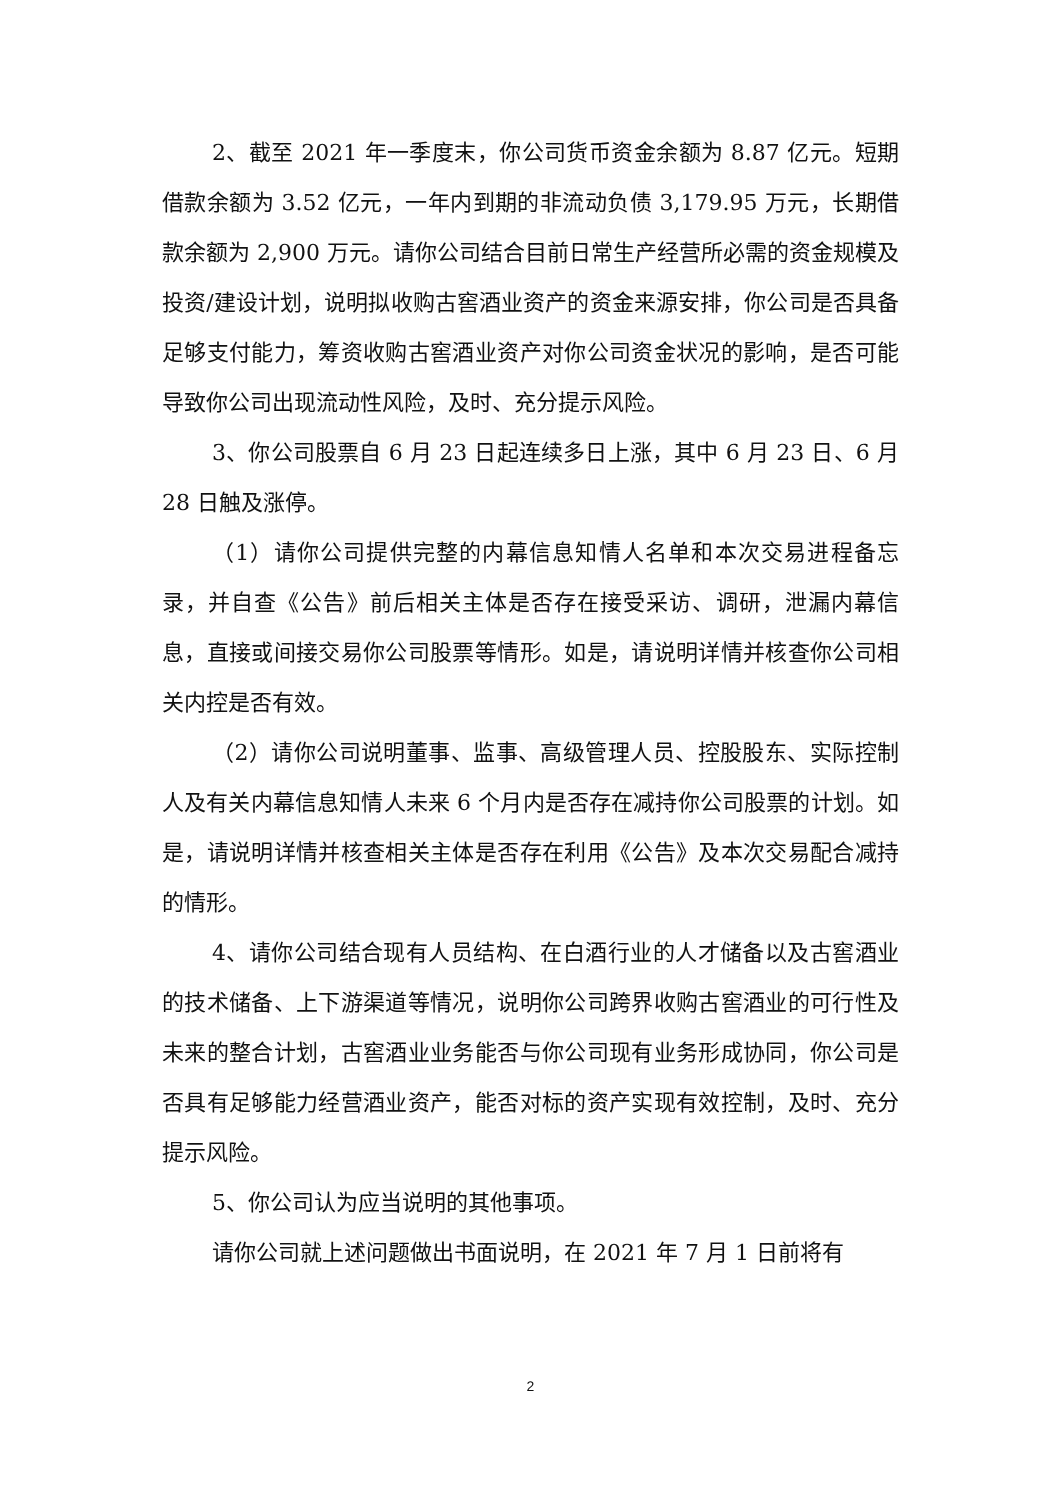2、截至 2021 年一季度末，你公司货币资金余额为 8.87 亿元。短期借款余额为 3.52 亿元，一年内到期的非流动负债 3,179.95 万元，长期借款余额为 2,900 万元。请你公司结合目前日常生产经营所必需的资金规模及投资/建设计划，说明拟收购古窖酒业资产的资金来源安排，你公司是否具备足够支付能力，筹资收购古窖酒业资产对你公司资金状况的影响，是否可能导致你公司出现流动性风险，及时、充分提示风险。
3、你公司股票自 6 月 23 日起连续多日上涨，其中 6 月 23 日、6 月 28 日触及涨停。
（1）请你公司提供完整的内幕信息知情人名单和本次交易进程备忘录，并自查《公告》前后相关主体是否存在接受采访、调研，泄漏内幕信息，直接或间接交易你公司股票等情形。如是，请说明详情并核查你公司相关内控是否有效。
（2）请你公司说明董事、监事、高级管理人员、控股股东、实际控制人及有关内幕信息知情人未来 6 个月内是否存在减持你公司股票的计划。如是，请说明详情并核查相关主体是否存在利用《公告》及本次交易配合减持的情形。
4、请你公司结合现有人员结构、在白酒行业的人才储备以及古窖酒业的技术储备、上下游渠道等情况，说明你公司跨界收购古窖酒业的可行性及未来的整合计划，古窖酒业业务能否与你公司现有业务形成协同，你公司是否具有足够能力经营酒业资产，能否对标的资产实现有效控制，及时、充分提示风险。
5、你公司认为应当说明的其他事项。
请你公司就上述问题做出书面说明，在 2021 年 7 月 1 日前将有
2